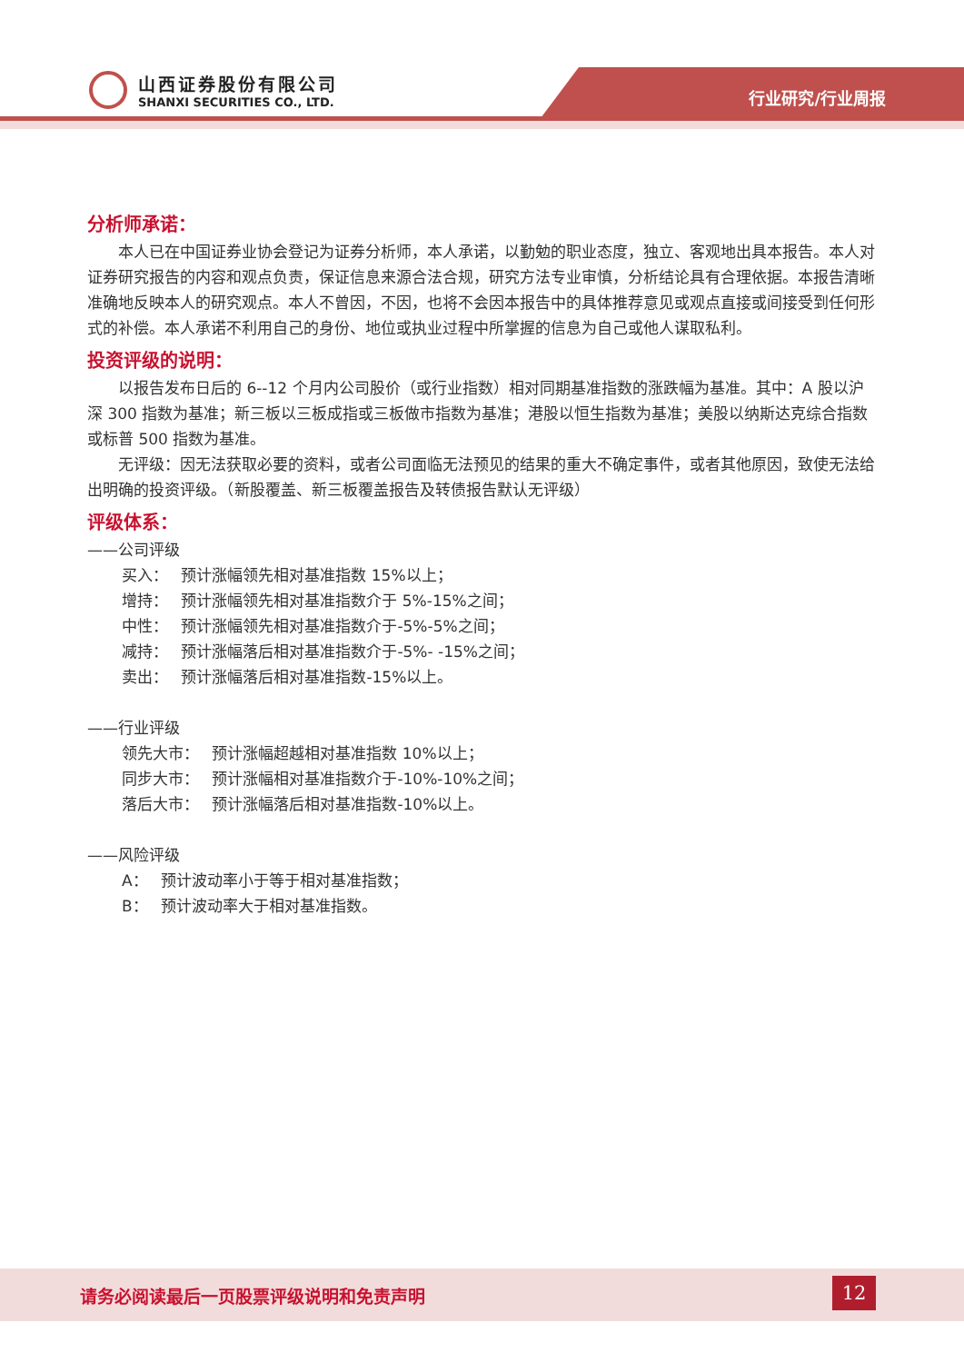山西证券股份有限公司
SHANXI SECURITIES CO., LTD.
行业研究/行业周报
分析师承诺：
本人已在中国证券业协会登记为证券分析师，本人承诺，以勤勉的职业态度，独立、客观地出具本报告。本人对证券研究报告的内容和观点负责，保证信息来源合法合规，研究方法专业审慎，分析结论具有合理依据。本报告清晰准确地反映本人的研究观点。本人不曾因，不因，也将不会因本报告中的具体推荐意见或观点直接或间接受到任何形式的补偿。本人承诺不利用自己的身份、地位或执业过程中所掌握的信息为自己或他人谋取私利。
投资评级的说明：
以报告发布日后的 6--12 个月内公司股价（或行业指数）相对同期基准指数的涨跌幅为基准。其中：A 股以沪深 300 指数为基准；新三板以三板成指或三板做市指数为基准；港股以恒生指数为基准；美股以纳斯达克综合指数或标普 500 指数为基准。
无评级：因无法获取必要的资料，或者公司面临无法预见的结果的重大不确定事件，或者其他原因，致使无法给出明确的投资评级。（新股覆盖、新三板覆盖报告及转债报告默认无评级）
评级体系：
——公司评级
买入：　 预计涨幅领先相对基准指数 15%以上；
增持：　 预计涨幅领先相对基准指数介于 5%-15%之间；
中性：　 预计涨幅领先相对基准指数介于-5%-5%之间；
减持：　 预计涨幅落后相对基准指数介于-5%- -15%之间；
卖出：　 预计涨幅落后相对基准指数-15%以上。
——行业评级
领先大市：　 预计涨幅超越相对基准指数 10%以上；
同步大市：　 预计涨幅相对基准指数介于-10%-10%之间；
落后大市：　 预计涨幅落后相对基准指数-10%以上。
——风险评级
A：　 预计波动率小于等于相对基准指数；
B：　 预计波动率大于相对基准指数。
请务必阅读最后一页股票评级说明和免责声明
12